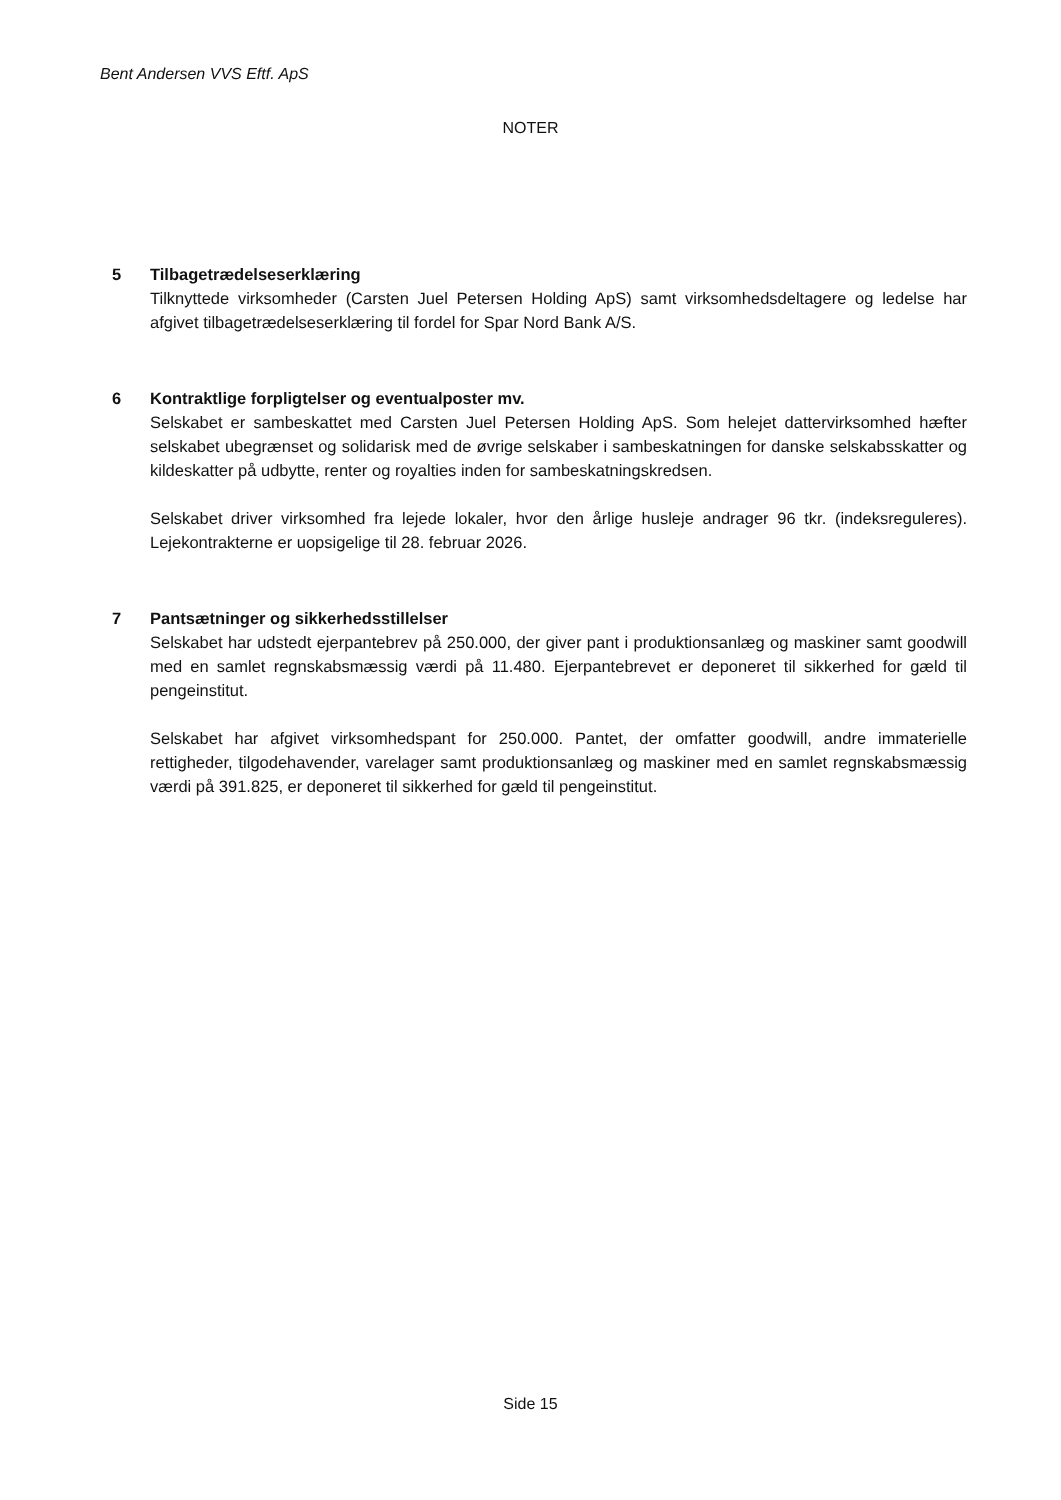Bent Andersen VVS Eftf. ApS
NOTER
5 Tilbagetrædelseserklæring
Tilknyttede virksomheder (Carsten Juel Petersen Holding ApS) samt virksomhedsdeltagere og ledelse har afgivet tilbagetrædelseserklæring til fordel for Spar Nord Bank A/S.
6 Kontraktlige forpligtelser og eventualposter mv.
Selskabet er sambeskattet med Carsten Juel Petersen Holding ApS. Som helejet dattervirksomhed hæfter selskabet ubegrænset og solidarisk med de øvrige selskaber i sambeskatningen for danske selskabsskatter og kildeskatter på udbytte, renter og royalties inden for sambeskatningskredsen.
Selskabet driver virksomhed fra lejede lokaler, hvor den årlige husleje andrager 96 tkr. (indeksreguleres). Lejekontrakterne er uopsigelige til 28. februar 2026.
7 Pantsætninger og sikkerhedsstillelser
Selskabet har udstedt ejerpantebrev på 250.000, der giver pant i produktionsanlæg og maskiner samt goodwill med en samlet regnskabsmæssig værdi på 11.480. Ejerpantebrevet er deponeret til sikkerhed for gæld til pengeinstitut.
Selskabet har afgivet virksomhedspant for 250.000. Pantet, der omfatter goodwill, andre immaterielle rettigheder, tilgodehavender, varelager samt produktionsanlæg og maskiner med en samlet regnskabsmæssig værdi på 391.825, er deponeret til sikkerhed for gæld til pengeinstitut.
Side 15